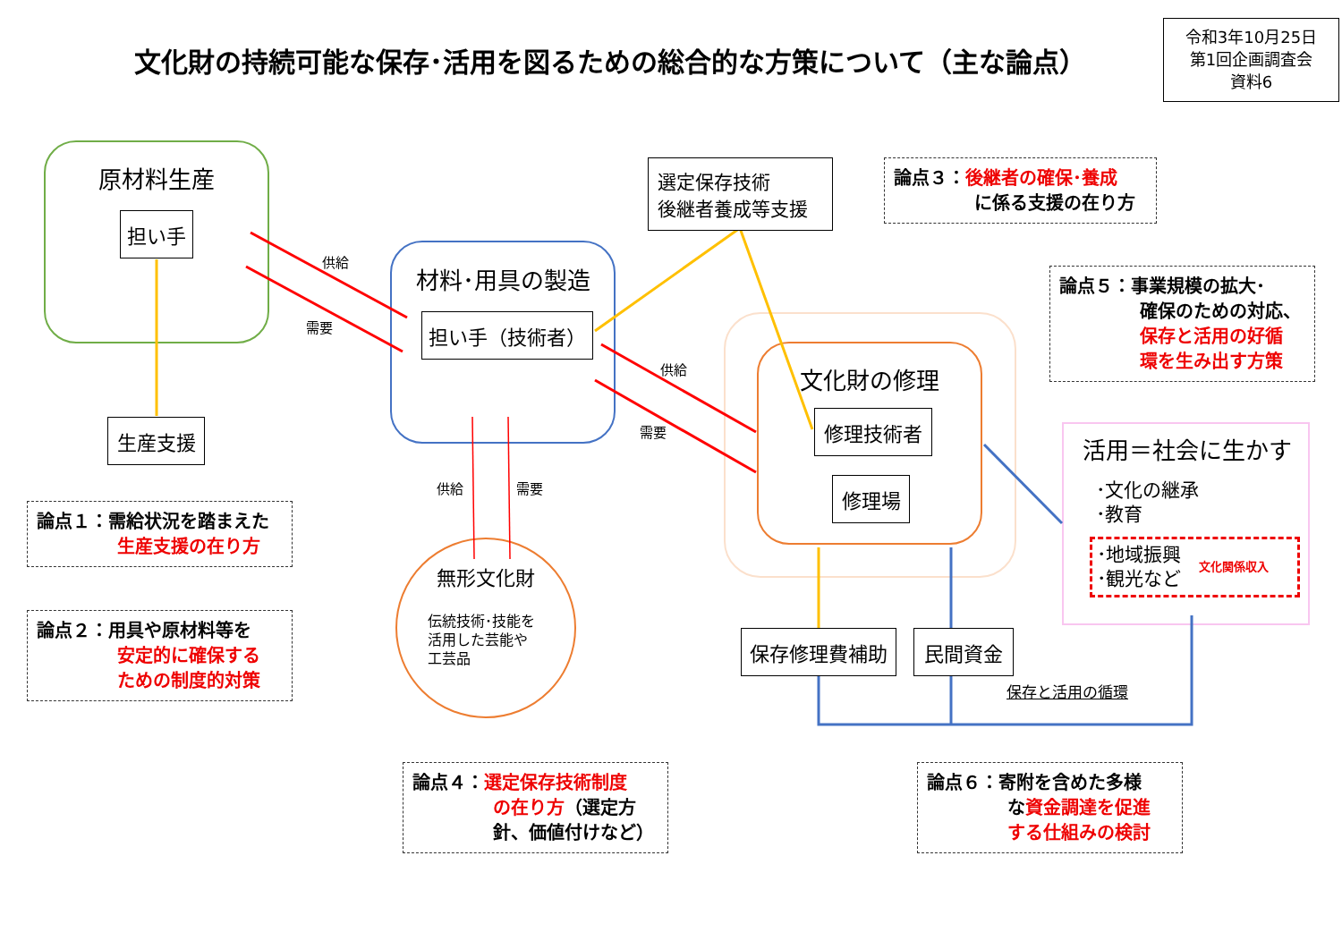文化財の持続可能な保存･活用を図るための総合的な方策について（主な論点）
令和3年10月25日
第1回企画調査会
資料6
原材料生産
担い手
生産支援
材料･用具の製造
担い手（技術者）
選定保存技術
後継者養成等支援
供給
需要
供給
需要
供給 需要
文化財の修理
修理技術者
修理場
無形文化財
伝統技術･技能を
活用した芸能や
工芸品
活用＝社会に生かす
･文化の継承
･教育
･地域振興
･観光など 文化関係収入
保存修理費補助 民間資金
保存と活用の循環
論点１：需給状況を踏まえた
生産支援の在り方
論点２：用具や原材料等を
安定的に確保する
ための制度的対策
論点３：後継者の確保･養成
に係る支援の在り方
論点４：選定保存技術制度
の在り方（選定方
針、価値付けなど）
論点５：事業規模の拡大･
確保のための対応、
保存と活用の好循
環を生み出す方策
論点６：寄附を含めた多様
な資金調達を促進
する仕組みの検討